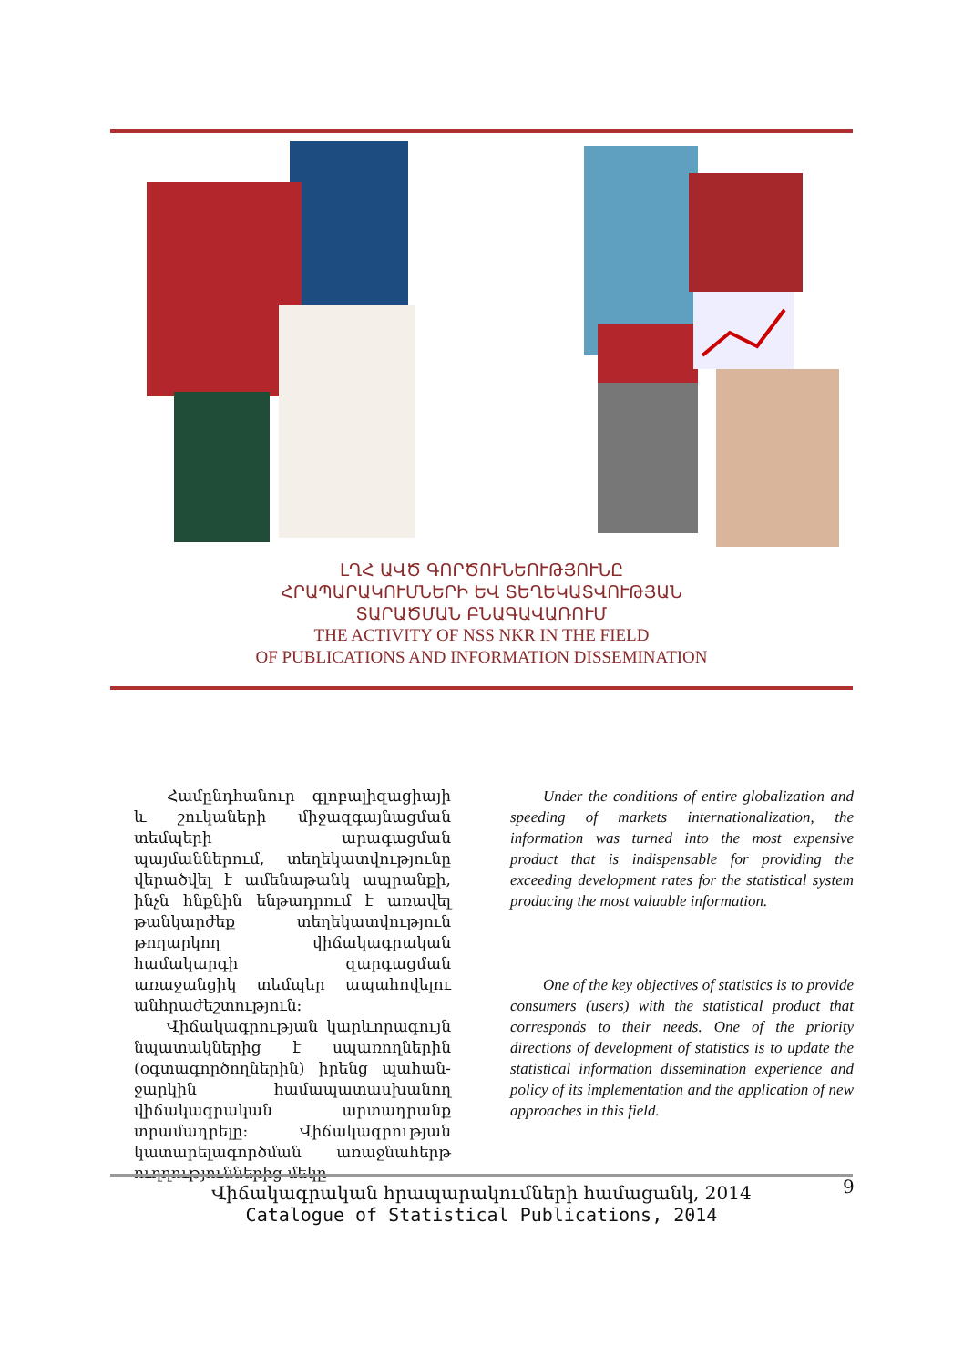ԼՂՀ ԱՎԾ ԳՈՐԾՈՒՆԵՈՒԹՅՈՒՆԸ
ՀՐԱՊԱՐԱԿՈՒՄՆԵՐԻ ԵՎ ՏԵՂԵԿԱՏՎՈՒԹՅԱՆ
ՏԱՐԱԾՄԱՆ ԲՆԱԳԱՎԱՌՈՒՄ
THE ACTIVITY OF NSS NKR IN THE FIELD
OF PUBLICATIONS AND INFORMATION DISSEMINATION
Համընդհանուր գլոբալիզացիայի և շուկաների միջազգայնացման տեմպերի արագացման պայմաններում, տեղեկատվությունը վերածվել է ամենաթանկ ապրանքի, ինչն հնքնին ենթադրում է առավել թանկարժեք տեղեկատվություն թողարկող վիճակագրական համակարգի զարգացման առաջանցիկ տեմպեր ապահովելու անհրաժեշտություն:
Վիճակագրության կարևորագույն նպատակներից է սպառողներին (օգտագործողներին) իրենց պահան­ջարկին համապատասխանող վիճակա­գրական արտադրանք տրամադրելը: Վիճակագրության կատարելագործման առաջնահերթ ուղղություններից մեկը
Under the conditions of entire globalization and speeding of markets internationalization, the information was turned into the most expensive product that is indispensable for providing the exceeding development rates for the statistical system producing the most valuable information.
One of the key objectives of statistics is to provide consumers (users) with the statistical product that corresponds to their needs. One of the priority directions of development of statistics is to update the statistical information dissemination experience and policy of its implementation and the application of new approaches in this field.
Վիճակագրական հրապարակումների համացանկ, 2014
Catalogue of Statistical Publications, 2014
9